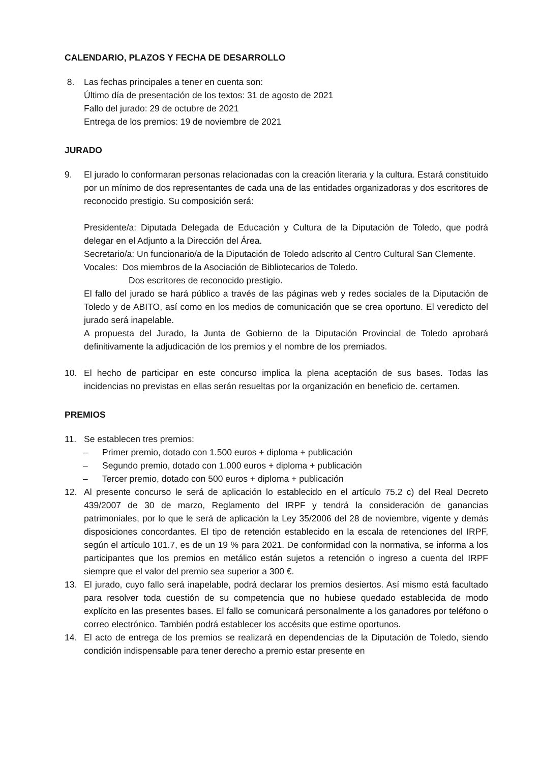CALENDARIO, PLAZOS Y FECHA DE DESARROLLO
8. Las fechas principales a tener en cuenta son:
Último día de presentación de los textos: 31 de agosto de 2021
Fallo del jurado: 29 de octubre de 2021
Entrega de los premios: 19 de noviembre de 2021
JURADO
9. El jurado lo conformaran personas relacionadas con la creación literaria y la cultura. Estará constituido por un mínimo de dos representantes de cada una de las entidades organizadoras y dos escritores de reconocido prestigio. Su composición será:
Presidente/a: Diputada Delegada de Educación y Cultura de la Diputación de Toledo, que podrá delegar en el Adjunto a la Dirección del Área.
Secretario/a: Un funcionario/a de la Diputación de Toledo adscrito al Centro Cultural San Clemente.
Vocales: Dos miembros de la Asociación de Bibliotecarios de Toledo.
Dos escritores de reconocido prestigio.
El fallo del jurado se hará público a través de las páginas web y redes sociales de la Diputación de Toledo y de ABITO, así como en los medios de comunicación que se crea oportuno. El veredicto del jurado será inapelable.
A propuesta del Jurado, la Junta de Gobierno de la Diputación Provincial de Toledo aprobará definitivamente la adjudicación de los premios y el nombre de los premiados.
10. El hecho de participar en este concurso implica la plena aceptación de sus bases. Todas las incidencias no previstas en ellas serán resueltas por la organización en beneficio de. certamen.
PREMIOS
11. Se establecen tres premios:
– Primer premio, dotado con 1.500 euros + diploma + publicación
– Segundo premio, dotado con 1.000 euros + diploma + publicación
– Tercer premio, dotado con 500 euros + diploma + publicación
12. Al presente concurso le será de aplicación lo establecido en el artículo 75.2 c) del Real Decreto 439/2007 de 30 de marzo, Reglamento del IRPF y tendrá la consideración de ganancias patrimoniales, por lo que le será de aplicación la Ley 35/2006 del 28 de noviembre, vigente y demás disposiciones concordantes. El tipo de retención establecido en la escala de retenciones del IRPF, según el artículo 101.7, es de un 19 % para 2021. De conformidad con la normativa, se informa a los participantes que los premios en metálico están sujetos a retención o ingreso a cuenta del IRPF siempre que el valor del premio sea superior a 300 €.
13. El jurado, cuyo fallo será inapelable, podrá declarar los premios desiertos. Así mismo está facultado para resolver toda cuestión de su competencia que no hubiese quedado establecida de modo explícito en las presentes bases. El fallo se comunicará personalmente a los ganadores por teléfono o correo electrónico. También podrá establecer los accésits que estime oportunos.
14. El acto de entrega de los premios se realizará en dependencias de la Diputación de Toledo, siendo condición indispensable para tener derecho a premio estar presente en